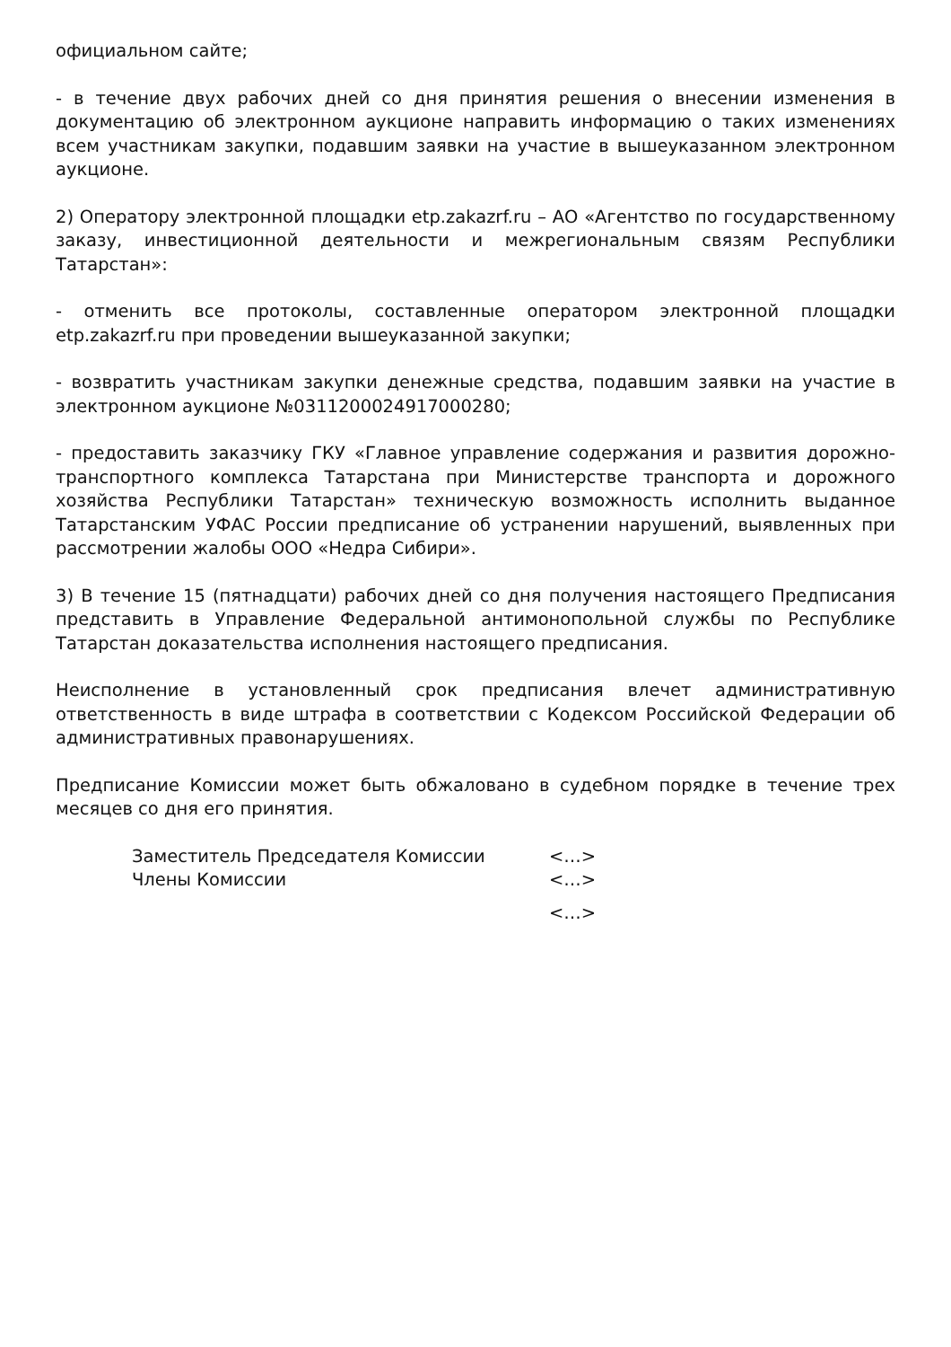официальном сайте;
- в течение двух рабочих дней со дня принятия решения о внесении изменения в документацию об электронном аукционе направить информацию о таких изменениях всем участникам закупки, подавшим заявки на участие в вышеуказанном электронном аукционе.
2) Оператору электронной площадки etp.zakazrf.ru – АО «Агентство по государственному заказу, инвестиционной деятельности и межрегиональным связям Республики Татарстан»:
- отменить все протоколы, составленные оператором электронной площадки etp.zakazrf.ru при проведении вышеуказанной закупки;
- возвратить участникам закупки денежные средства, подавшим заявки на участие в электронном аукционе №0311200024917000280;
- предоставить заказчику ГКУ «Главное управление содержания и развития дорожно-транспортного комплекса Татарстана при Министерстве транспорта и дорожного хозяйства Республики Татарстан» техническую возможность исполнить выданное Татарстанским УФАС России предписание об устранении нарушений, выявленных при рассмотрении жалобы ООО «Недра Сибири».
3) В течение 15 (пятнадцати) рабочих дней со дня получения настоящего Предписания представить в Управление Федеральной антимонопольной службы по Республике Татарстан доказательства исполнения настоящего предписания.
Неисполнение в установленный срок предписания влечет административную ответственность в виде штрафа в соответствии с Кодексом Российской Федерации об административных правонарушениях.
Предписание Комиссии может быть обжаловано в судебном порядке в течение трех месяцев со дня его принятия.
Заместитель Председателя Комиссии <…>
Члены Комиссии <…>
<…>